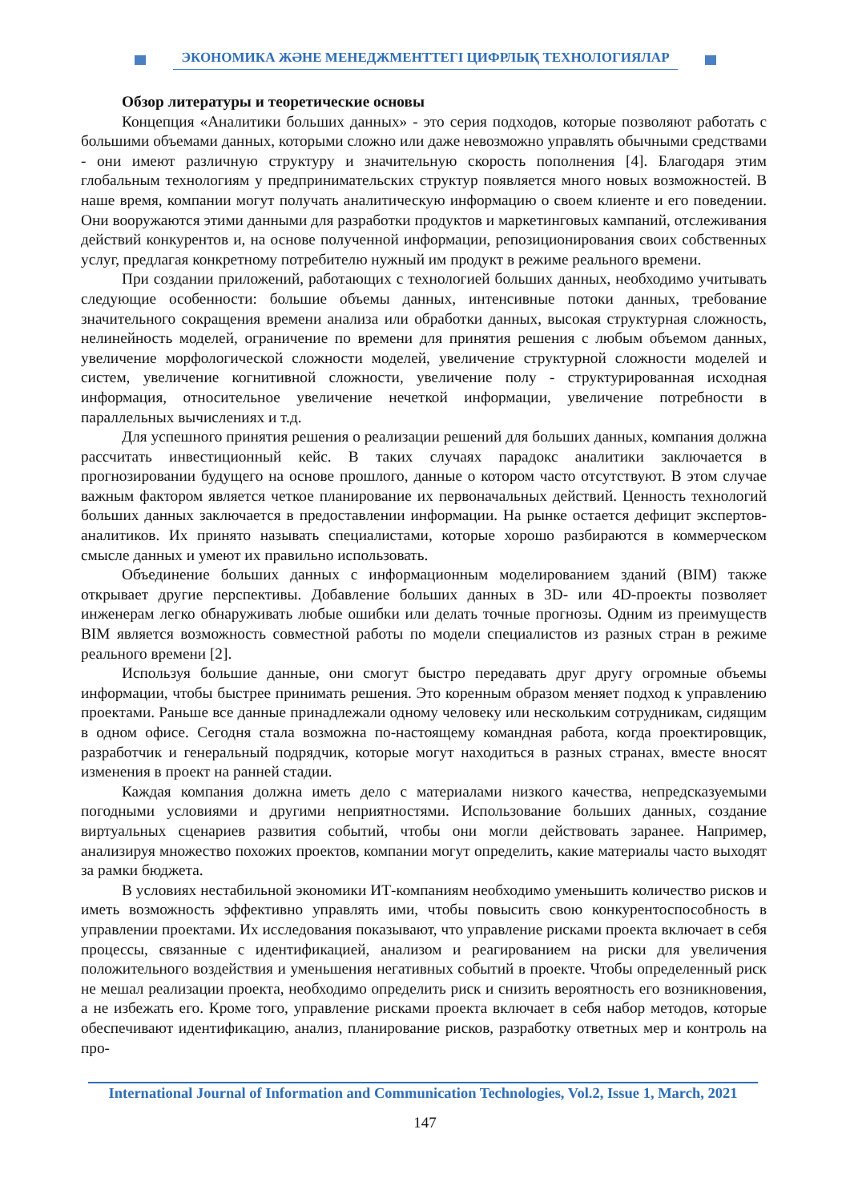ЭКОНОМИКА ЖӘНЕ МЕНЕДЖМЕНТТЕГІ ЦИФРЛЫҚ ТЕХНОЛОГИЯЛАР
Обзор литературы и теоретические основы
Концепция «Аналитики больших данных» - это серия подходов, которые позволяют работать с большими объемами данных, которыми сложно или даже невозможно управлять обычными средствами - они имеют различную структуру и значительную скорость пополнения [4]. Благодаря этим глобальным технологиям у предпринимательских структур появляется много новых возможностей. В наше время, компании могут получать аналитическую информацию о своем клиенте и его поведении. Они вооружаются этими данными для разработки продуктов и маркетинговых кампаний, отслеживания действий конкурентов и, на основе полученной информации, репозиционирования своих собственных услуг, предлагая конкретному потребителю нужный им продукт в режиме реального времени.
При создании приложений, работающих с технологией больших данных, необходимо учитывать следующие особенности: большие объемы данных, интенсивные потоки данных, требование значительного сокращения времени анализа или обработки данных, высокая структурная сложность, нелинейность моделей, ограничение по времени для принятия решения с любым объемом данных, увеличение морфологической сложности моделей, увеличение структурной сложности моделей и систем, увеличение когнитивной сложности, увеличение полу - структурированная исходная информация, относительное увеличение нечеткой информации, увеличение потребности в параллельных вычислениях и т.д.
Для успешного принятия решения о реализации решений для больших данных, компания должна рассчитать инвестиционный кейс. В таких случаях парадокс аналитики заключается в прогнозировании будущего на основе прошлого, данные о котором часто отсутствуют. В этом случае важным фактором является четкое планирование их первоначальных действий. Ценность технологий больших данных заключается в предоставлении информации. На рынке остается дефицит экспертов-аналитиков. Их принято называть специалистами, которые хорошо разбираются в коммерческом смысле данных и умеют их правильно использовать.
Объединение больших данных с информационным моделированием зданий (BIM) также открывает другие перспективы. Добавление больших данных в 3D- или 4D-проекты позволяет инженерам легко обнаруживать любые ошибки или делать точные прогнозы. Одним из преимуществ BIM является возможность совместной работы по модели специалистов из разных стран в режиме реального времени [2].
Используя большие данные, они смогут быстро передавать друг другу огромные объемы информации, чтобы быстрее принимать решения. Это коренным образом меняет подход к управлению проектами. Раньше все данные принадлежали одному человеку или нескольким сотрудникам, сидящим в одном офисе. Сегодня стала возможна по-настоящему командная работа, когда проектировщик, разработчик и генеральный подрядчик, которые могут находиться в разных странах, вместе вносят изменения в проект на ранней стадии.
Каждая компания должна иметь дело с материалами низкого качества, непредсказуемыми погодными условиями и другими неприятностями. Использование больших данных, создание виртуальных сценариев развития событий, чтобы они могли действовать заранее. Например, анализируя множество похожих проектов, компании могут определить, какие материалы часто выходят за рамки бюджета.
В условиях нестабильной экономики ИТ-компаниям необходимо уменьшить количество рисков и иметь возможность эффективно управлять ими, чтобы повысить свою конкурентоспособность в управлении проектами. Их исследования показывают, что управление рисками проекта включает в себя процессы, связанные с идентификацией, анализом и реагированием на риски для увеличения положительного воздействия и уменьшения негативных событий в проекте. Чтобы определенный риск не мешал реализации проекта, необходимо определить риск и снизить вероятность его возникновения, а не избежать его. Кроме того, управление рисками проекта включает в себя набор методов, которые обеспечивают идентификацию, анализ, планирование рисков, разработку ответных мер и контроль на про-
International Journal of Information and Communication Technologies, Vol.2, Issue 1, March, 2021
147